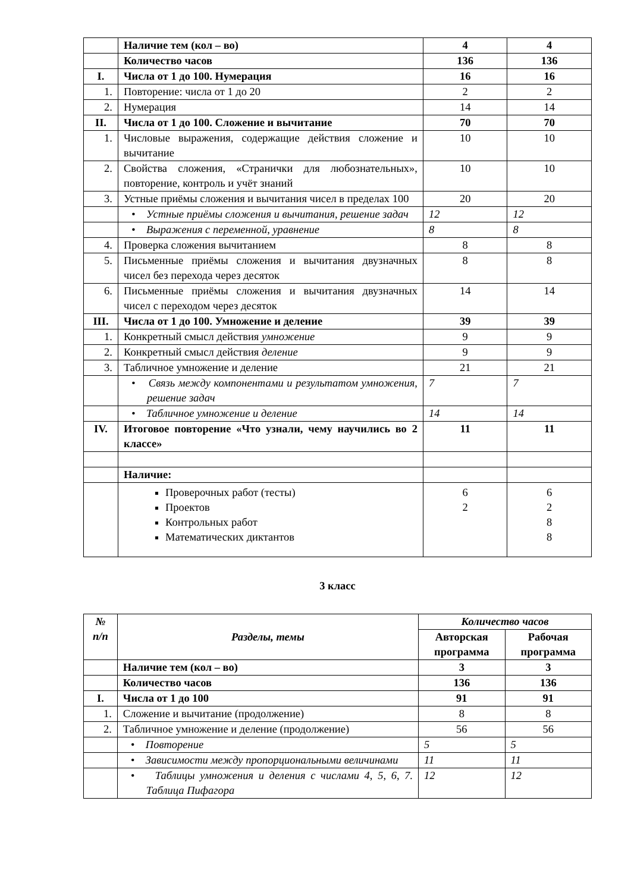| | Наличие тем (кол – во) | 4 | 4 |
| | Количество часов | 136 | 136 |
| I. | Числа от 1 до 100. Нумерация | 16 | 16 |
| 1. | Повторение: числа от 1 до 20 | 2 | 2 |
| 2. | Нумерация | 14 | 14 |
| II. | Числа от 1 до 100. Сложение и вычитание | 70 | 70 |
| 1. | Числовые выражения, содержащие действия сложение и вычитание | 10 | 10 |
| 2. | Свойства сложения, «Странички для любознательных», повторение, контроль и учёт знаний | 10 | 10 |
| 3. | Устные приёмы сложения и вычитания чисел в пределах 100 | 20 | 20 |
| | • Устные приёмы сложения и вычитания, решение задач | 12 | 12 |
| | • Выражения с переменной, уравнение | 8 | 8 |
| 4. | Проверка сложения вычитанием | 8 | 8 |
| 5. | Письменные приёмы сложения и вычитания двузначных чисел без перехода через десяток | 8 | 8 |
| 6. | Письменные приёмы сложения и вычитания двузначных чисел с переходом через десяток | 14 | 14 |
| III. | Числа от 1 до 100. Умножение и деление | 39 | 39 |
| 1. | Конкретный смысл действия умножение | 9 | 9 |
| 2. | Конкретный смысл действия деление | 9 | 9 |
| 3. | Табличное умножение и деление | 21 | 21 |
| | • Связь между компонентами и результатом умножения, решение задач | 7 | 7 |
| | • Табличное умножение и деление | 14 | 14 |
| IV. | Итоговое повторение «Что узнали, чему научились во 2 классе» | 11 | 11 |
| | Наличие: | | |
| | Проверочных работ (тесты) Проектов Контрольных работ Математических диктантов | 6 2 | 6 2 8 8 |
3 класс
| № п/п | Разделы, темы | Количество часов | |
| --- | --- | --- | --- |
| | | Авторская программа | Рабочая программа |
| | Наличие тем (кол – во) | 3 | 3 |
| | Количество часов | 136 | 136 |
| I. | Числа от 1 до 100 | 91 | 91 |
| 1. | Сложение и вычитание (продолжение) | 8 | 8 |
| 2. | Табличное умножение и деление (продолжение) | 56 | 56 |
| | • Повторение | 5 | 5 |
| | • Зависимости между пропорциональными величинами | 11 | 11 |
| | • Таблицы умножения и деления с числами 4, 5, 6, 7. Таблица Пифагора | 12 | 12 |